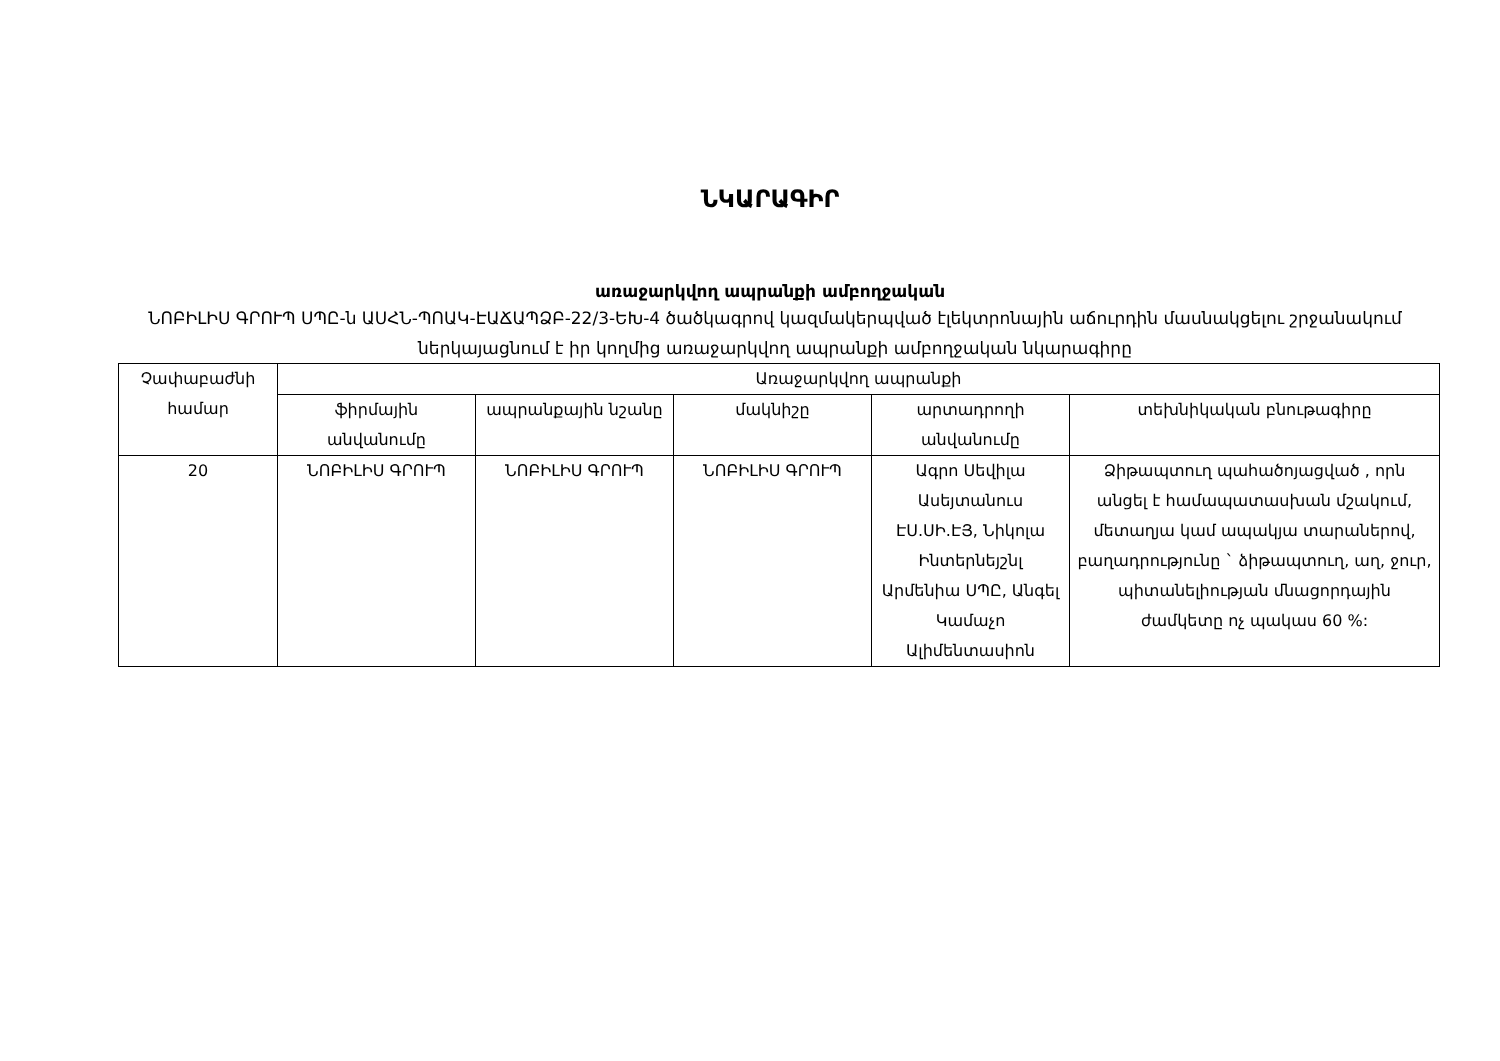ՆԿԱՐԱԳԻՐ
առաջարկվող ապրանքի ամբողջական
ՆՈԲԻԼԻՍ ԳՐՈՒՊ ՍՊԸ-ն ԱՍՀՆ-ՊՈԱԿ-ԷԱՃԱՊՁԲ-22/3-ԵԽ-4 ծածկագրով կազմակերպված էլեկտրոնային աճուրդին մասնակցելու շրջանակում ներկայացնում է իր կողմից առաջարկվող ապրանքի ամբողջական նկարագիրը
| Չափաբաժնի համար | Առաջարկվող ապրանքի | | | | |
| --- | --- | --- | --- | --- | --- |
| | ֆիրմային անվանումը | ապրանքային նշանը | մակնիշը | արտադրողի անվանումը | տեխնիկական բնութագիրը |
| 20 | ՆՈԲԻԼԻՍ ԳՐՈՒՊ | ՆՈԲԻԼԻՍ ԳՐՈՒՊ | ՆՈԲԻԼԻՍ ԳՐՈՒՊ | Ագրո Սեվիլա Ասեյտանուս ԷՍ.ՍԻ.ԷՅ, Նիկոլա Ինտերնեյշնլ Արմենիա ՍՊԸ, Անգել Կամաչո Ալիմենտասիոն | Ձիթապտուղ պահածոյացված , որն անցել է համապատասխան մշակում, մետաղյա կամ ապակյա տարաներով, բաղադրությունը ` ձիթապտուղ, աղ, ջուր, պիտանելիության մնացորդային ժամկետը ոչ պակաս 60 %: |